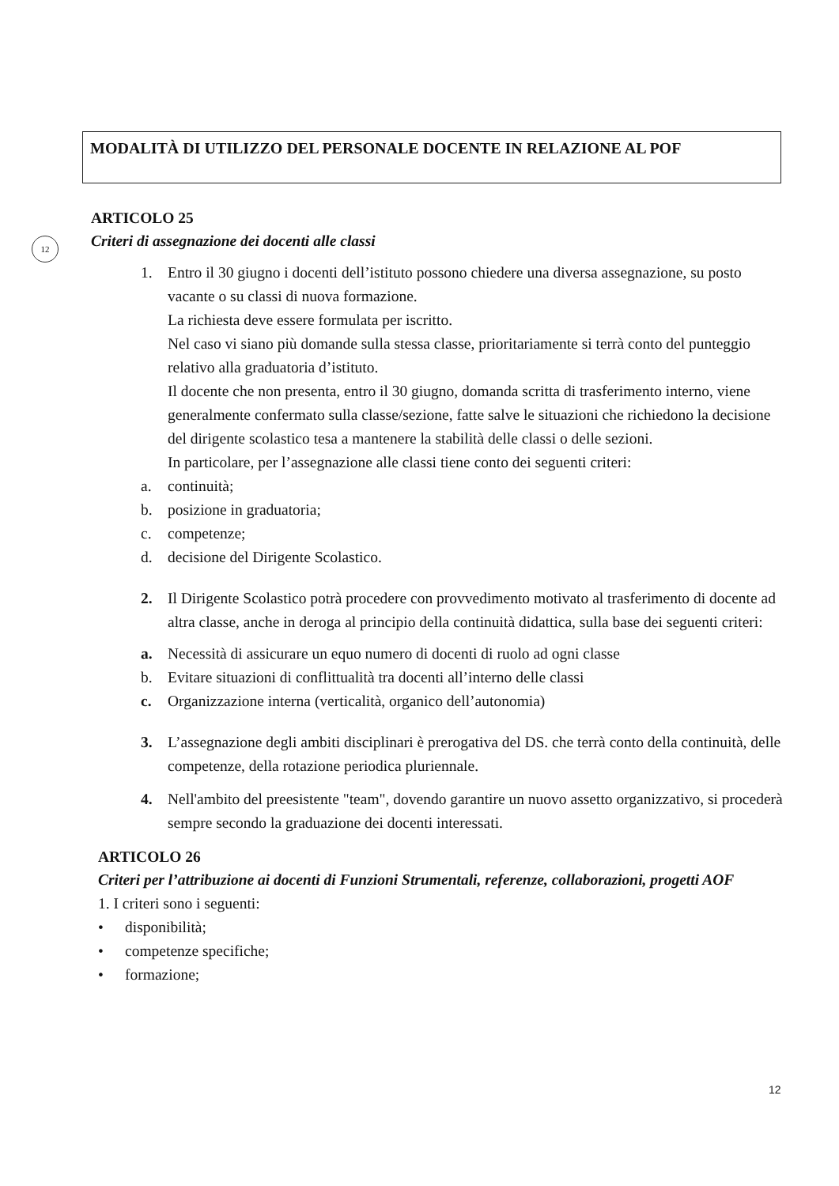MODALITÀ DI UTILIZZO DEL PERSONALE DOCENTE IN RELAZIONE AL POF
12
ARTICOLO 25
Criteri di assegnazione dei docenti alle classi
1. Entro il 30 giugno i docenti dell’istituto possono chiedere una diversa assegnazione, su posto vacante o su classi di nuova formazione.
La richiesta deve essere formulata per iscritto.
Nel caso vi siano più domande sulla stessa classe, prioritariamente si terrà conto del punteggio relativo alla graduatoria d’istituto.
Il docente che non presenta, entro il 30 giugno, domanda scritta di trasferimento interno, viene generalmente confermato sulla classe/sezione, fatte salve le situazioni che richiedono la decisione del dirigente scolastico tesa a mantenere la stabilità delle classi o delle sezioni.
In particolare, per l’assegnazione alle classi tiene conto dei seguenti criteri:
a. continuità;
b. posizione in graduatoria;
c. competenze;
d. decisione del Dirigente Scolastico.
2. Il Dirigente Scolastico potrà procedere con provvedimento motivato al trasferimento di docente ad altra classe, anche in deroga al principio della continuità didattica, sulla base dei seguenti criteri:
a. Necessità di assicurare un equo numero di docenti di ruolo ad ogni classe
b. Evitare situazioni di conflittualità tra docenti all’interno delle classi
c. Organizzazione interna (verticalità, organico dell’autonomia)
3. L’assegnazione degli ambiti disciplinari è prerogativa del DS. che terrà conto della continuità, delle competenze, della rotazione periodica pluriennale.
4. Nell'ambito del preesistente "team", dovendo garantire un nuovo assetto organizzativo, si procederà sempre secondo la graduazione dei docenti interessati.
ARTICOLO 26
Criteri per l’attribuzione ai docenti di Funzioni Strumentali, referenze, collaborazioni, progetti AOF
1. I criteri sono i seguenti:
• disponibilità;
• competenze specifiche;
• formazione;
12